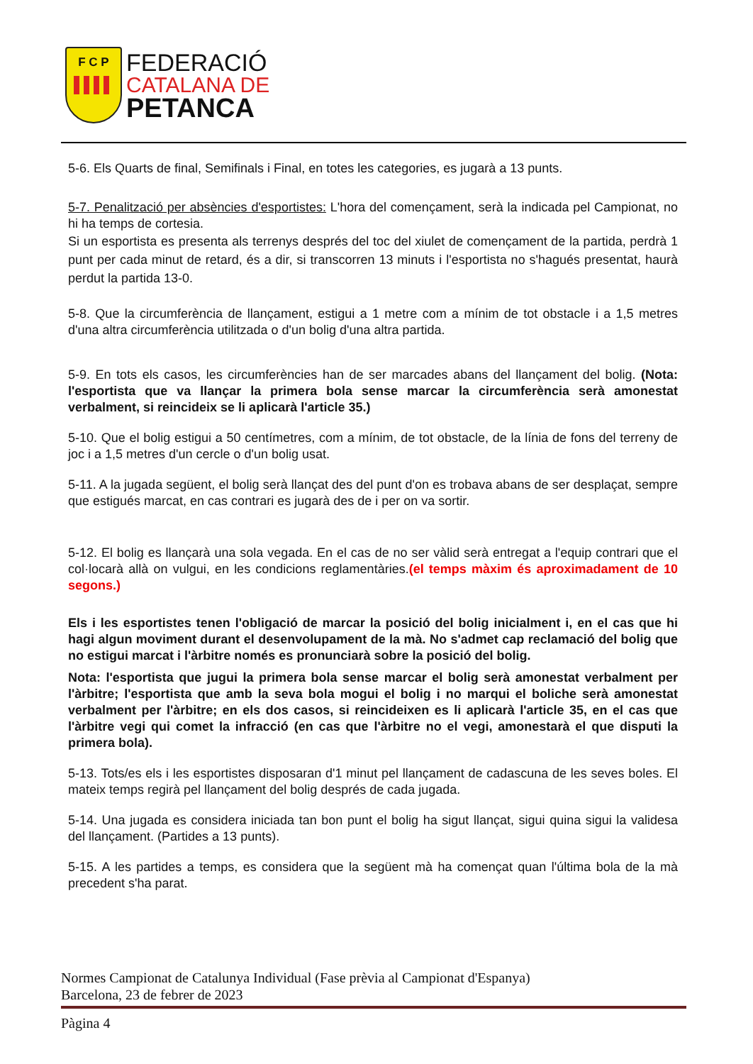F C P
FEDERACIÓ
CATALANA DE
PETANCA
5-6. Els Quarts de final, Semifinals i Final, en totes les categories, es jugarà a 13 punts.
5-7. Penalització per absències d'esportistes: L'hora del començament, serà la indicada pel Campionat, no hi ha temps de cortesia.
Si un esportista es presenta als terrenys després del toc del xiulet de començament de la partida, perdrà 1 punt per cada minut de retard, és a dir, si transcorren 13 minuts i l'esportista no s'hagués presentat, haurà perdut la partida 13-0.
5-8. Que la circumferència de llançament, estigui a 1 metre com a mínim de tot obstacle i a 1,5 metres d'una altra circumferència utilitzada o d'un bolig d'una altra partida.
5-9. En tots els casos, les circumferències han de ser marcades abans del llançament del bolig. (Nota: l'esportista que va llançar la primera bola sense marcar la circumferència serà amonestat verbalment, si reincideix se li aplicarà l'article 35.)
5-10. Que el bolig estigui a 50 centímetres, com a mínim, de tot obstacle, de la línia de fons del terreny de joc i a 1,5 metres d'un cercle o d'un bolig usat.
5-11. A la jugada següent, el bolig serà llançat des del punt d'on es trobava abans de ser desplaçat, sempre que estigués marcat, en cas contrari es jugarà des de i per on va sortir.
5-12. El bolig es llançarà una sola vegada. En el cas de no ser vàlid serà entregat a l'equip contrari que el col·locarà allà on vulgui, en les condicions reglamentàries.(el temps màxim és aproximadament de 10 segons.)
Els i les esportistes tenen l'obligació de marcar la posició del bolig inicialment i, en el cas que hi hagi algun moviment durant el desenvolupament de la mà. No s'admet cap reclamació del bolig que no estigui marcat i l'àrbitre només es pronunciarà sobre la posició del bolig.
Nota: l'esportista que jugui la primera bola sense marcar el bolig serà amonestat verbalment per l'àrbitre; l'esportista que amb la seva bola mogui el bolig i no marqui el boliche serà amonestat verbalment per l'àrbitre; en els dos casos, si reincideixen es li aplicarà l'article 35, en el cas que l'àrbitre vegi qui comet la infracció (en cas que l'àrbitre no el vegi, amonestarà el que disputi la primera bola).
5-13. Tots/es els i les esportistes disposaran d'1 minut pel llançament de cadascuna de les seves boles. El mateix temps regirà pel llançament del bolig després de cada jugada.
5-14. Una jugada es considera iniciada tan bon punt el bolig ha sigut llançat, sigui quina sigui la validesa del llançament. (Partides a 13 punts).
5-15. A les partides a temps, es considera que la següent mà ha començat quan l'última bola de la mà precedent s'ha parat.
Normes Campionat de Catalunya Individual (Fase prèvia al Campionat d'Espanya)
Barcelona, 23 de febrer de 2023
Pàgina 4